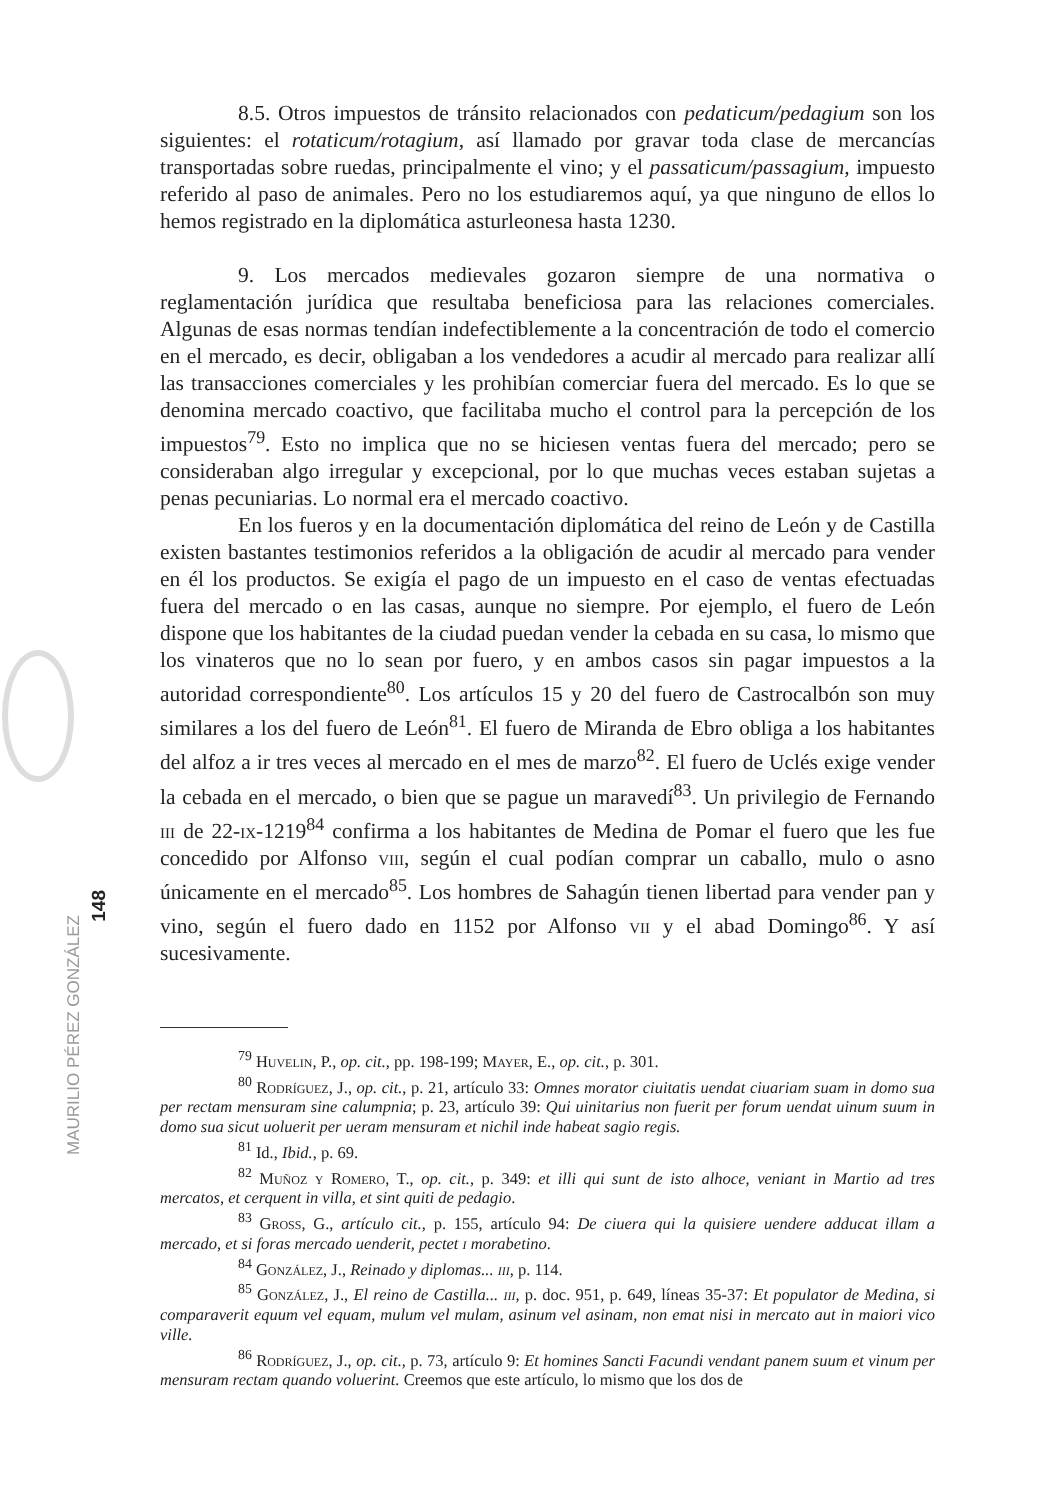8.5. Otros impuestos de tránsito relacionados con pedaticum/pedagium son los siguientes: el rotaticum/rotagium, así llamado por gravar toda clase de mercancías transportadas sobre ruedas, principalmente el vino; y el passaticum/passagium, impuesto referido al paso de animales. Pero no los estudiaremos aquí, ya que ninguno de ellos lo hemos registrado en la diplomática asturleonesa hasta 1230.
9. Los mercados medievales gozaron siempre de una normativa o reglamentación jurídica que resultaba beneficiosa para las relaciones comerciales. Algunas de esas normas tendían indefectiblemente a la concentración de todo el comercio en el mercado, es decir, obligaban a los vendedores a acudir al mercado para realizar allí las transacciones comerciales y les prohibían comerciar fuera del mercado. Es lo que se denomina mercado coactivo, que facilitaba mucho el control para la percepción de los impuestos<sup>79</sup>. Esto no implica que no se hiciesen ventas fuera del mercado; pero se consideraban algo irregular y excepcional, por lo que muchas veces estaban sujetas a penas pecuniarias. Lo normal era el mercado coactivo.
En los fueros y en la documentación diplomática del reino de León y de Castilla existen bastantes testimonios referidos a la obligación de acudir al mercado para vender en él los productos. Se exigía el pago de un impuesto en el caso de ventas efectuadas fuera del mercado o en las casas, aunque no siempre. Por ejemplo, el fuero de León dispone que los habitantes de la ciudad puedan vender la cebada en su casa, lo mismo que los vinateros que no lo sean por fuero, y en ambos casos sin pagar impuestos a la autoridad correspondiente<sup>80</sup>. Los artículos 15 y 20 del fuero de Castrocalbón son muy similares a los del fuero de León<sup>81</sup>. El fuero de Miranda de Ebro obliga a los habitantes del alfoz a ir tres veces al mercado en el mes de marzo<sup>82</sup>. El fuero de Uclés exige vender la cebada en el mercado, o bien que se pague un maravedí<sup>83</sup>. Un privilegio de Fernando iii de 22-ix-1219<sup>84</sup> confirma a los habitantes de Medina de Pomar el fuero que les fue concedido por Alfonso viii, según el cual podían comprar un caballo, mulo o asno únicamente en el mercado<sup>85</sup>. Los hombres de Sahagún tienen libertad para vender pan y vino, según el fuero dado en 1152 por Alfonso vii y el abad Domingo<sup>86</sup>. Y así sucesivamente.
<sup>79</sup> Huvelin, P., op. cit., pp. 198-199; Mayer, E., op. cit., p. 301.
<sup>80</sup> Rodríguez, J., op. cit., p. 21, artículo 33: Omnes morator ciuitatis uendat ciuariam suam in domo sua per rectam mensuram sine calumpnia; p. 23, artículo 39: Qui uinitarius non fuerit per forum uendat uinum suum in domo sua sicut uoluerit per ueram mensuram et nichil inde habeat sagio regis.
<sup>81</sup> Id., Ibid., p. 69.
<sup>82</sup> Muñoz y Romero, T., op. cit., p. 349: et illi qui sunt de isto alhoce, veniant in Martio ad tres mercatos, et cerquent in villa, et sint quiti de pedagio.
<sup>83</sup> Gross, G., artículo cit., p. 155, artículo 94: De ciuera qui la quisiere uendere adducat illam a mercado, et si foras mercado uenderit, pectet i morabetino.
<sup>84</sup> González, J., Reinado y diplomas... iii, p. 114.
<sup>85</sup> González, J., El reino de Castilla... iii, p. doc. 951, p. 649, líneas 35-37: Et populator de Medina, si comparaverit equum vel equam, mulum vel mulam, asinum vel asinam, non emat nisi in mercato aut in maiori vico ville.
<sup>86</sup> Rodríguez, J., op. cit., p. 73, artículo 9: Et homines Sancti Facundi vendant panem suum et vinum per mensuram rectam quando voluerint. Creemos que este artículo, lo mismo que los dos de
MAURILIO PÉREZ GONZÁLEZ 148